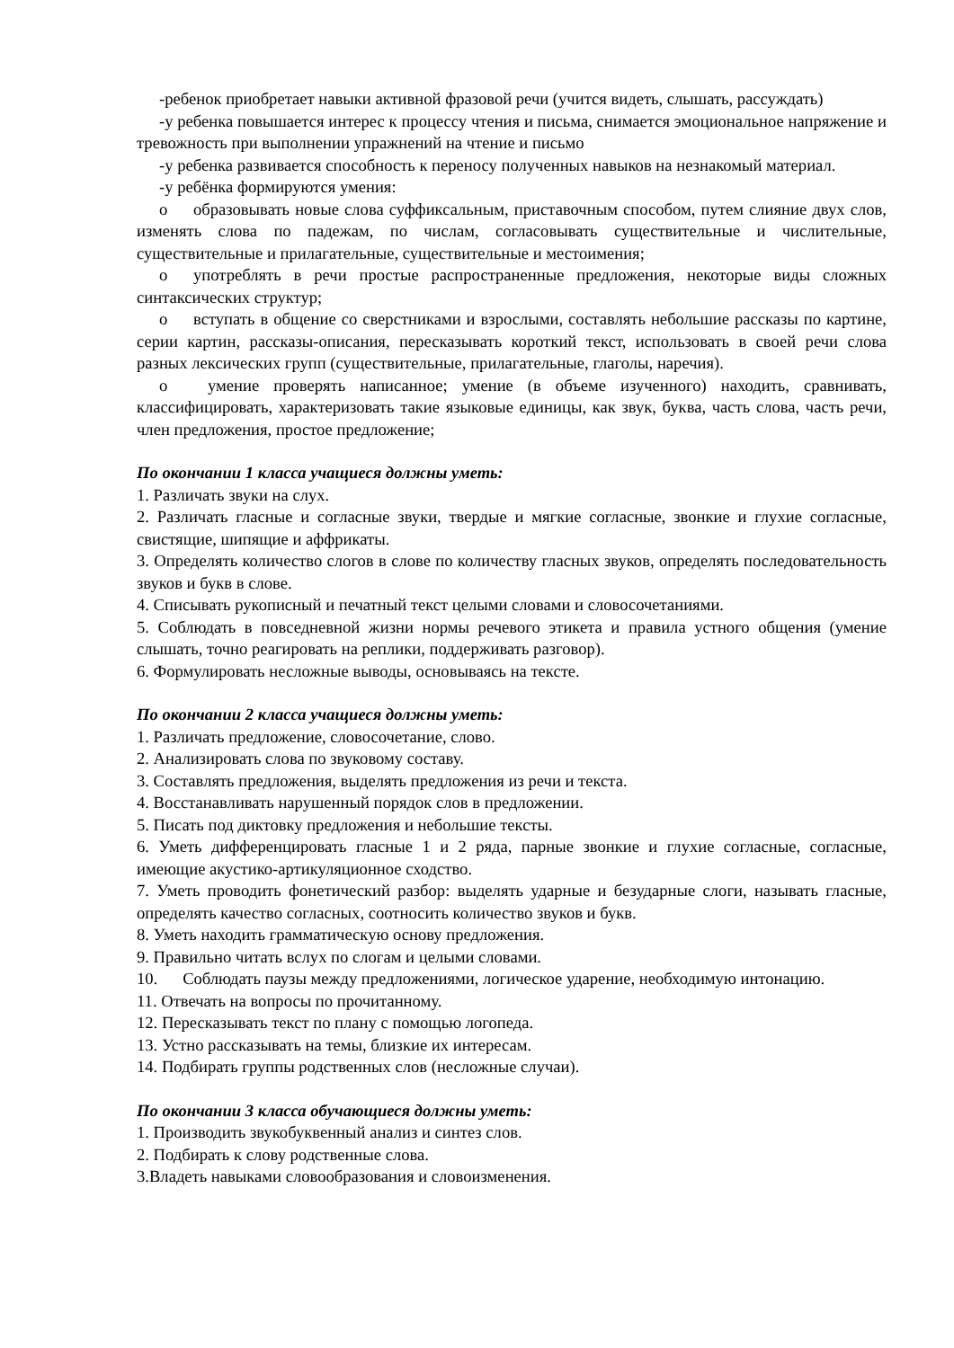-ребенок приобретает навыки активной фразовой речи (учится видеть, слышать, рассуждать)
-у ребенка повышается интерес к процессу чтения и письма, снимается эмоциональное напряжение и тревожность при выполнении упражнений на чтение и письмо
-у ребенка развивается способность к переносу полученных навыков на незнакомый материал.
-у ребёнка формируются умения:
o образовывать новые слова суффиксальным, приставочным способом, путем слияние двух слов, изменять слова по падежам, по числам, согласовывать существительные и числительные, существительные и прилагательные, существительные и местоимения;
o употреблять в речи простые распространенные предложения, некоторые виды сложных синтаксических структур;
o вступать в общение со сверстниками и взрослыми, составлять небольшие рассказы по картине, серии картин, рассказы-описания, пересказывать короткий текст, использовать в своей речи слова разных лексических групп (существительные, прилагательные, глаголы, наречия).
o умение проверять написанное; умение (в объеме изученного) находить, сравнивать, классифицировать, характеризовать такие языковые единицы, как звук, буква, часть слова, часть речи, член предложения, простое предложение;
По окончании 1 класса учащиеся должны уметь:
1. Различать звуки на слух.
2. Различать гласные и согласные звуки, твердые и мягкие согласные, звонкие и глухие согласные, свистящие, шипящие и аффрикаты.
3. Определять количество слогов в слове по количеству гласных звуков, определять последовательность звуков и букв в слове.
4. Списывать рукописный и печатный текст целыми словами и словосочетаниями.
5. Соблюдать в повседневной жизни нормы речевого этикета и правила устного общения (умение слышать, точно реагировать на реплики, поддерживать разговор).
6. Формулировать несложные выводы, основываясь на тексте.
По окончании 2 класса учащиеся должны уметь:
1. Различать предложение, словосочетание, слово.
2. Анализировать слова по звуковому составу.
3. Составлять предложения, выделять предложения из речи и текста.
4. Восстанавливать нарушенный порядок слов в предложении.
5. Писать под диктовку предложения и небольшие тексты.
6. Уметь дифференцировать гласные 1 и 2 ряда, парные звонкие и глухие согласные, согласные, имеющие акустико-артикуляционное сходство.
7. Уметь проводить фонетический разбор: выделять ударные и безударные слоги, называть гласные, определять качество согласных, соотносить количество звуков и букв.
8. Уметь находить грамматическую основу предложения.
9. Правильно читать вслух по слогам и целыми словами.
10. Соблюдать паузы между предложениями, логическое ударение, необходимую интонацию.
11. Отвечать на вопросы по прочитанному.
12. Пересказывать текст по плану с помощью логопеда.
13. Устно рассказывать на темы, близкие их интересам.
14. Подбирать группы родственных слов (несложные случаи).
По окончании 3 класса обучающиеся должны уметь:
1. Производить звукобуквенный анализ и синтез слов.
2. Подбирать к слову родственные слова.
3.Владеть навыками словообразования и словоизменения.